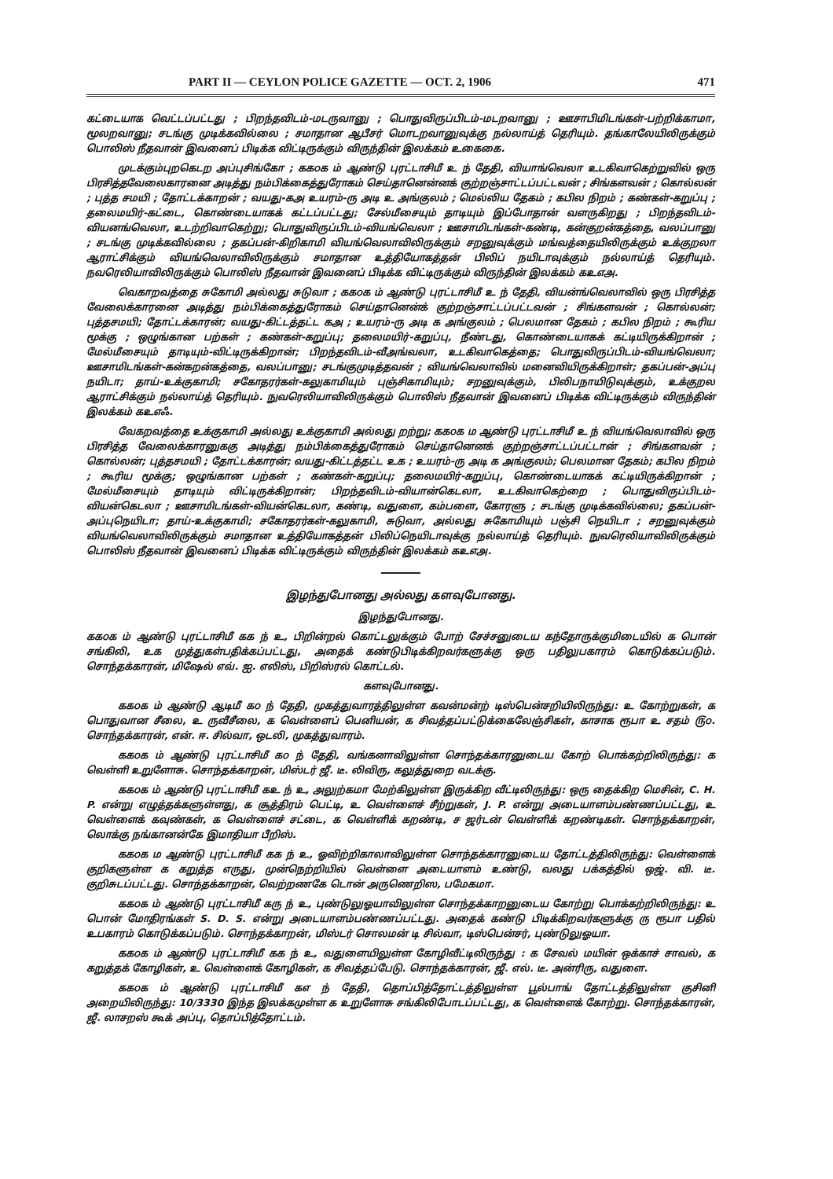PART II — CEYLON POLICE GAZETTE — OCT. 2, 1906 471
கட்டையாக வெட்டப்பட்டது ; பிறந்தவிடம்-மடருவானு ; பொதுவிருப்பிடம்-மடறவானு ; ஊசாபிமிடங்கள்-பற்றிக்காமா, மூலறவானு; சடங்கு முடிக்கவில்லை ; சமாதான ஆபீசர் மொடறவானுவுக்கு நல்லாய்த் தெரியும். தங்காலேயிலிருக்கும் பொலிஸ் நீதவான் இவனைப் பிடிக்க விட்டிருக்கும் விருந்தின் இலக்கம் உகைகை.
முடக்கும்புறகெடற அப்புசிங்கோ ; கக௦க ம் ஆண்டு புரட்டாசிமீ உ ந் தேதி, வியாங்வெலா உடகிவாகெற்றுவில் ஒரு பிரசித்தவேலைகாரனை அடித்து நம்பிக்கைத்துரோகம் செய்தானென்னக் குற்றஞ்சாட்டப்பட்டவன் ; சிங்களவன் ; கொல்லன் ; புத்த சமயி ; தோட்டக்காறன் ; வயது-கஅ உயரம்-ரு அடி உ அங்குலம் ; மெல்லிய தேகம் ; கபில நிறம் ; கண்கள்-கறுப்பு ; தலைமயிர்-கட்டை, கொண்டையாகக் கட்டப்பட்டது; சேல்மீசையும் தாடியும் இப்போதான் வளருகிறது ; பிறந்தவிடம்-வியனங்வெலா, உடற்றிவாகெற்று; பொதுவிருப்பிடம்-வியங்வெலா ; ஊசாமிடங்கள்-கண்டி, கன்குறன்கத்தை, வலப்பானு ; சடங்கு முடிக்கவில்லை ; தகப்பன்-கிறிகாமி வியங்வெலாவிலிருக்கும் சறனுவுக்கும் மங்வத்தையிலிருக்கும் உக்குறலா ஆராட்சிக்கும் வியங்வெலாவிலிருக்கும் சமாதான உத்தியோகத்தன் பிலிப் நயிடாவுக்கும் நல்லாய்த் தெரியும். நவரெலியாவிலிருக்கும் பொலிஸ் நீதவான் இவனைப் பிடிக்க விட்டிருக்கும் விருந்தின் இலக்கம் கஉஎஅ.
வெகாறவத்தை சுகோமி அல்லது சுடுவா ; கக௦க ம் ஆண்டு புரட்டாசிமீ உ ந் தேதி, வியன்ங்வெலாவில் ஒரு பிரசித்த வேலைக்காரனை அடித்து நம்பிக்கைத்துரோகம் செய்தானென்க் குற்றஞ்சாட்டப்பட்டவன் ; சிங்களவன் ; கொல்லன்; புத்தசமயி; தோட்டக்காரன்; வயது-கிட்டத்தட்ட கஅ ; உயரம்-ரு அடி க அங்குலம் ; பெலமான தேகம் ; கபில நிறம் ; கூரிய மூக்கு ; ஒழுங்கான பற்கள் ; கண்கள்-கறுப்பு; தலைமயிர்-கறுப்பு, நீண்டது, கொண்டையாகக் கட்டியிருக்கிறான் ; மேல்மீசையும் தாடியும்-விட்டிருக்கிறான்; பிறந்தவிடம்-வீஅங்வலா, உடகிவாகெத்தை; பொதுவிருப்பிடம்-வியங்வெலா; ஊசாமிடங்கள்-கன்கறன்கத்தை, வலப்பானு; சடங்குமுடித்தவன் ; வியங்வெலாவில் மனைவியிருக்கிறாள்; தகப்பன்-அப்பு நயிடா; தாய்-உக்குகாமி; சகோதரர்கள்-கலுகாமியும் புஞ்சிகாமியும்; சறனுவுக்கும், பிலிபநாயிடுவுக்கும், உக்குறல ஆராட்சிக்கும் நல்லாய்த் தெரியும். நுவரெலியாவிலிருக்கும் பொலிஸ் நீதவான் இவனைப் பிடிக்க விட்டிருக்கும் விருந்தின் இலக்கம் கஉஎஃ.
வேகறவத்தை உக்குகாமி அல்லது உக்குகாமி அல்லது றற்று; கக௦க ம ஆண்டு புரட்டாசிமீ உ ந் வியங்வெலாவில் ஒரு பிரசித்த வேலைக்காரனுககு அடித்து நம்பிக்கைத்துரோகம் செய்தானெனக் குற்றஞ்சாட்டப்பட்டான் ; சிங்களவன் ; கொல்லன்; புத்தசமயி ; தோட்டக்காரன்; வயது-கிட்டத்தட்ட உக ; உயரம்-ரு அடி க அங்குலம்; பெலமான தேகம்; கபில நிறம் ; கூரிய மூக்கு; ஒழுங்கான பற்கள் ; கண்கள்-கறுப்பு; தலைமயிர்-கறுப்பு, கொண்டையாகக் கட்டியிருக்கிறான் ; மேல்மீசையும் தாடியும் விட்டிருக்கிறான்; பிறந்தவிடம்-வியான்கெடலா, உடகிவாகெற்றை ; பொதுவிருப்பிடம்-வியன்கெடலா ; ஊசாமிடங்கள்-வியன்கெடலா, கண்டி, வதுளை, கம்பளை, கோரளு ; சடங்கு முடிக்கவில்லை; தகப்பன்-அப்புநெயிடா; தாய்-உக்குகாமி; சகோதரர்கள்-கலுகாமி, சுடுவா, அல்லது சுகோமியும் பஞ்சி நெயிடா ; சறனுவுக்கும் வியங்வெலாவிலிருக்கும் சமாதான உத்தியோகத்தன் பிலிப்நெயிடாவுக்கு நல்லாய்த் தெரியும். நுவரெலியாவிலிருக்கும் பொலிஸ் நீதவான் இவனைப் பிடிக்க விட்டிருக்கும் விருந்தின் இலக்கம் கஉஎஅ.
இழந்துபோனது அல்லது களவுபோனது.
இழந்துபோனது.
கக௦க ம் ஆண்டு புரட்டாசிமீ கக ந் உ, பிறின்றல் கொட்டலுக்கும் போற் சேச்சனுடைய கந்தோருக்குமிடையில் க பொன் சங்கிலி, உக முத்துகள்பதிக்கப்பட்டது, அதைக் கண்டுபிடிக்கிறவர்களுக்கு ஒரு பதிலுபகாரம் கொடுக்கப்படும். சொந்தக்காரன், மிஷேல் எவ். ஐ. எலிஸ், பிறிஸ்ரல் கொட்டல்.
களவுபோனது.
கக௦க ம் ஆண்டு ஆடிமீ க௦ ந் தேதி, முகத்துவாரத்திலுள்ள கவன்மன்ற் டிஸ்பென்சறியிலிருந்து: உ கோற்றுகள், க பொதுவான சீலை, உ ருவீசீலை, க வெள்ளைப் பெனியன், க சிவத்தப்பட்டுக்கைலேஞ்சிகள், காசாக ரூபா உ சதம் ௫௦. சொந்தக்காரன், என். ஈ. சில்வா, ஒடலி, முகத்துவாரம்.
கக௦க ம் ஆண்டு புரட்டாசிமீ க௦ ந் தேதி, வங்கனாவிலுள்ள சொந்தக்காரனுடைய கோற் பொக்கற்றிலிருந்து: க வெள்ளி உறுளோசு. சொந்தக்காறன், மிஸ்டர் ஜீ. டீ. லிவிரு, கலுத்துறை வடக்கு.
கக௦க ம் ஆண்டு புரட்டாசிமீ கஉ ந் உ, அலுற்கமா மேற்கிலுள்ள இருக்கிற வீட்டிலிருந்து: ஒரு தைக்கிற மெசின், C. H. P. என்று எழுத்தக்களுள்ளது, க சூத்திரம் பெட்டி, உ வெள்ளைச் சீற்றுகள், J. P. என்று அடையாளம்பண்ணப்பட்டது, உ வெள்ளைக் கவுண்கள், க வெள்ளைச் சட்டை, க வெள்ளிக் கறண்டி, ச ஜர்டன் வெள்ளிக் கறண்டிகள். சொந்தக்காறன், லொக்கு நங்கானன்கே இமாதியா பீறிஸ்.
கக௦க ம ஆண்டு புரட்டாசிமீ கக ந் உ, ஓவிற்றிகாலாவிலுள்ள சொந்தக்காரனுடைய தோட்டத்திலிருந்து: வெள்ளைக் குறிகளுள்ள க கறுத்த எருது, முன்நெற்றியில் வெள்ளை அடையாளம் உண்டு, வலது பக்கத்தில் ஒஜ். வி. டீ. குறிசுடப்பட்டது. சொந்தக்காறன், வெற்றணகே டொன் அருணெறிஸ, பமேகமா.
கக௦க ம் ஆண்டு புரட்டாசிமீ கரு ந் உ, புண்டுலுஓயாவிலுள்ள சொந்தக்காறனுடைய கோற்று பொக்கற்றிலிருந்து: உ பொன் மோதிரங்கள் S. D. S. என்று அடையாளம்பண்ணப்பட்டது. அதைக் கண்டு பிடிக்கிறவர்களுக்கு ரு ரூபா பதில் உபகாரம் கொடுக்கப்படும். சொந்தக்காறன், மிஸ்டர் சொலமன் டி சில்வா, டிஸ்பென்சர், புண்டுலுஓயா.
கக௦க ம் ஆண்டு புரட்டாசிமீ கக ந் உ, வதுளையிலுள்ள கோழிவீட்டிலிருந்து : க சேவல் மயின் ஒக்காச் சாவல், க கறுத்தக் கோழிகள், உ வெள்ளைக் கோழிகள், க சிவத்தப்பேடு. சொந்தக்காரன், ஜீ. எல். டீ. அன்ரிரு, வதுளை.
கக௦க ம் ஆண்டு புரட்டாசிமீ கஎ ந் தேதி, தொப்பித்தோட்டத்திலுள்ள பூல்பாங் தோட்டத்திலுள்ள குசினி அறையிலிருந்து: 10/3330 இந்த இலக்கமுள்ள க உறுளோசு சங்கிலிபோடப்பட்டது, க வெள்ளைக் கோற்று. சொந்தக்காரன், ஜீ. லாசறஸ் கூக் அப்பு, தொப்பித்தோட்டம்.